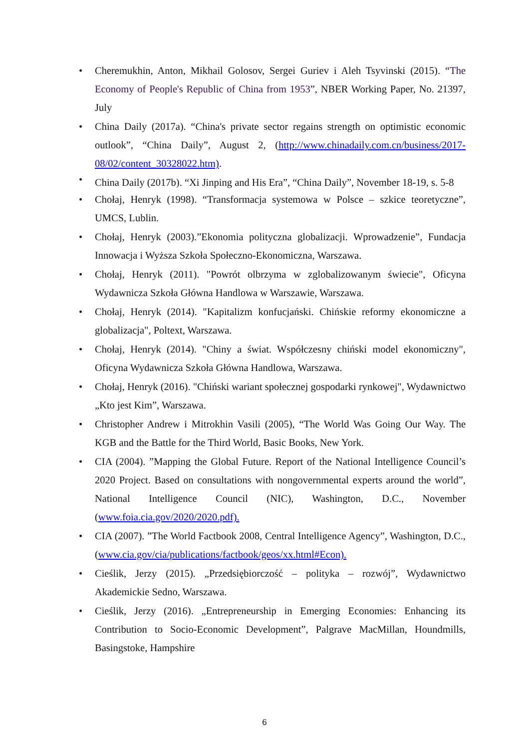• Cheremukhin, Anton, Mikhail Golosov, Sergei Guriev i Aleh Tsyvinski (2015). “The Economy of People's Republic of China from 1953”, NBER Working Paper, No. 21397, July
• China Daily (2017a). “China's private sector regains strength on optimistic economic outlook”, “China Daily”, August 2, (http://www.chinadaily.com.cn/business/2017-08/02/content_30328022.htm).
• China Daily (2017b). “Xi Jinping and His Era”, “China Daily”, November 18-19, s. 5-8
• Chołaj, Henryk (1998). “Transformacja systemowa w Polsce – szkice teoretyczne”, UMCS, Lublin.
• Chołaj, Henryk (2003).”Ekonomia polityczna globalizacji. Wprowadzenie”, Fundacja Innowacja i Wyższa Szkoła Społeczno-Ekonomiczna, Warszawa.
• Chołaj, Henryk (2011). "Powrót olbrzyma w zglobalizowanym świecie", Oficyna Wydawnicza Szkoła Główna Handlowa w Warszawie, Warszawa.
• Chołaj, Henryk (2014). "Kapitalizm konfucjański. Chińskie reformy ekonomiczne a globalizacja", Poltext, Warszawa.
• Chołaj, Henryk (2014). "Chiny a świat. Współczesny chiński model ekonomiczny", Oficyna Wydawnicza Szkoła Główna Handlowa, Warszawa.
• Chołaj, Henryk (2016). "Chiński wariant społecznej gospodarki rynkowej", Wydawnictwo „Kto jest Kim”, Warszawa.
• Christopher Andrew i Mitrokhin Vasili (2005), “The World Was Going Our Way. The KGB and the Battle for the Third World, Basic Books, New York.
• CIA (2004). ”Mapping the Global Future. Report of the National Intelligence Council’s 2020 Project. Based on consultations with nongovernmental experts around the world”, National Intelligence Council (NIC), Washington, D.C., November (www.foia.cia.gov/2020/2020.pdf).
• CIA (2007). ”The World Factbook 2008, Central Intelligence Agency”, Washington, D.C., (www.cia.gov/cia/publications/factbook/geos/xx.html#Econ).
• Cieślik, Jerzy (2015). „Przedsiębiorczość – polityka – rozwój”, Wydawnictwo Akademickie Sedno, Warszawa.
• Cieślik, Jerzy (2016). „Entrepreneurship in Emerging Economies: Enhancing its Contribution to Socio-Economic Development”, Palgrave MacMillan, Houndmills, Basingstoke, Hampshire
6